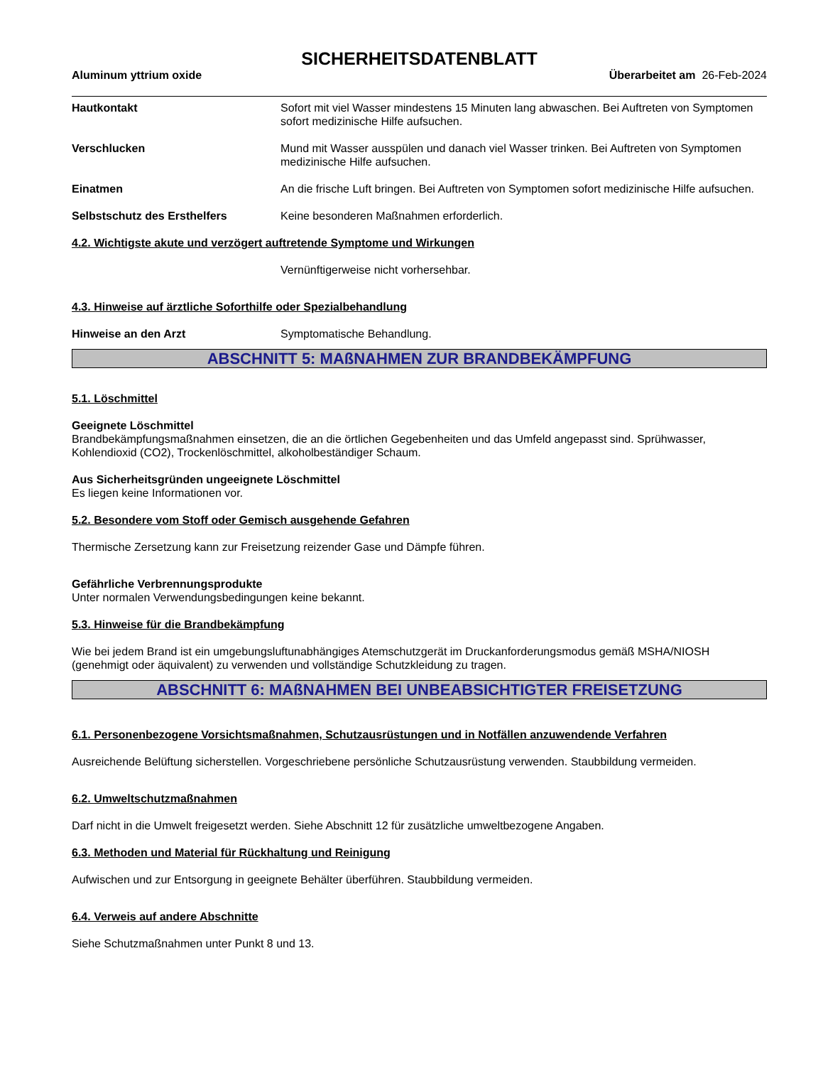SICHERHEITSDATENBLATT
Aluminum yttrium oxide Überarbeitet am 26-Feb-2024
Hautkontakt Sofort mit viel Wasser mindestens 15 Minuten lang abwaschen. Bei Auftreten von Symptomen sofort medizinische Hilfe aufsuchen.
Verschlucken Mund mit Wasser ausspülen und danach viel Wasser trinken. Bei Auftreten von Symptomen medizinische Hilfe aufsuchen.
Einatmen An die frische Luft bringen. Bei Auftreten von Symptomen sofort medizinische Hilfe aufsuchen.
Selbstschutz des Ersthelfers Keine besonderen Maßnahmen erforderlich.
4.2. Wichtigste akute und verzögert auftretende Symptome und Wirkungen
Vernünftigerweise nicht vorhersehbar.
4.3. Hinweise auf ärztliche Soforthilfe oder Spezialbehandlung
Hinweise an den Arzt Symptomatische Behandlung.
ABSCHNITT 5: MAßNAHMEN ZUR BRANDBEKÄMPFUNG
5.1. Löschmittel
Geeignete Löschmittel
Brandbekämpfungsmaßnahmen einsetzen, die an die örtlichen Gegebenheiten und das Umfeld angepasst sind. Sprühwasser, Kohlendioxid (CO2), Trockenlöschmittel, alkoholbeständiger Schaum.
Aus Sicherheitsgründen ungeeignete Löschmittel
Es liegen keine Informationen vor.
5.2. Besondere vom Stoff oder Gemisch ausgehende Gefahren
Thermische Zersetzung kann zur Freisetzung reizender Gase und Dämpfe führen.
Gefährliche Verbrennungsprodukte
Unter normalen Verwendungsbedingungen keine bekannt.
5.3. Hinweise für die Brandbekämpfung
Wie bei jedem Brand ist ein umgebungsluftunabhängiges Atemschutzgerät im Druckanforderungsmodus gemäß MSHA/NIOSH (genehmigt oder äquivalent) zu verwenden und vollständige Schutzkleidung zu tragen.
ABSCHNITT 6: MAßNAHMEN BEI UNBEABSICHTIGTER FREISETZUNG
6.1. Personenbezogene Vorsichtsmaßnahmen, Schutzausrüstungen und in Notfällen anzuwendende Verfahren
Ausreichende Belüftung sicherstellen. Vorgeschriebene persönliche Schutzausrüstung verwenden. Staubbildung vermeiden.
6.2. Umweltschutzmaßnahmen
Darf nicht in die Umwelt freigesetzt werden. Siehe Abschnitt 12 für zusätzliche umweltbezogene Angaben.
6.3. Methoden und Material für Rückhaltung und Reinigung
Aufwischen und zur Entsorgung in geeignete Behälter überführen. Staubbildung vermeiden.
6.4. Verweis auf andere Abschnitte
Siehe Schutzmaßnahmen unter Punkt 8 und 13.